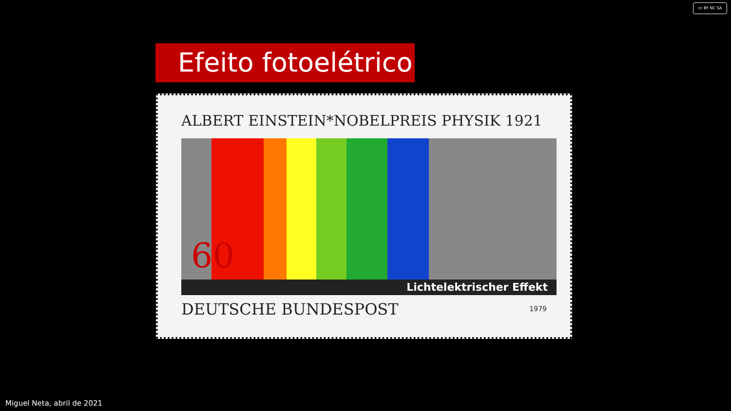cc BY NC SA
Efeito fotoelétrico
ALBERT EINSTEIN*NOBELPREIS PHYSIK 1921
60
Lichtelektrischer Effekt
DEUTSCHE BUNDESPOST 1979
Miguel Neta, abril de 2021